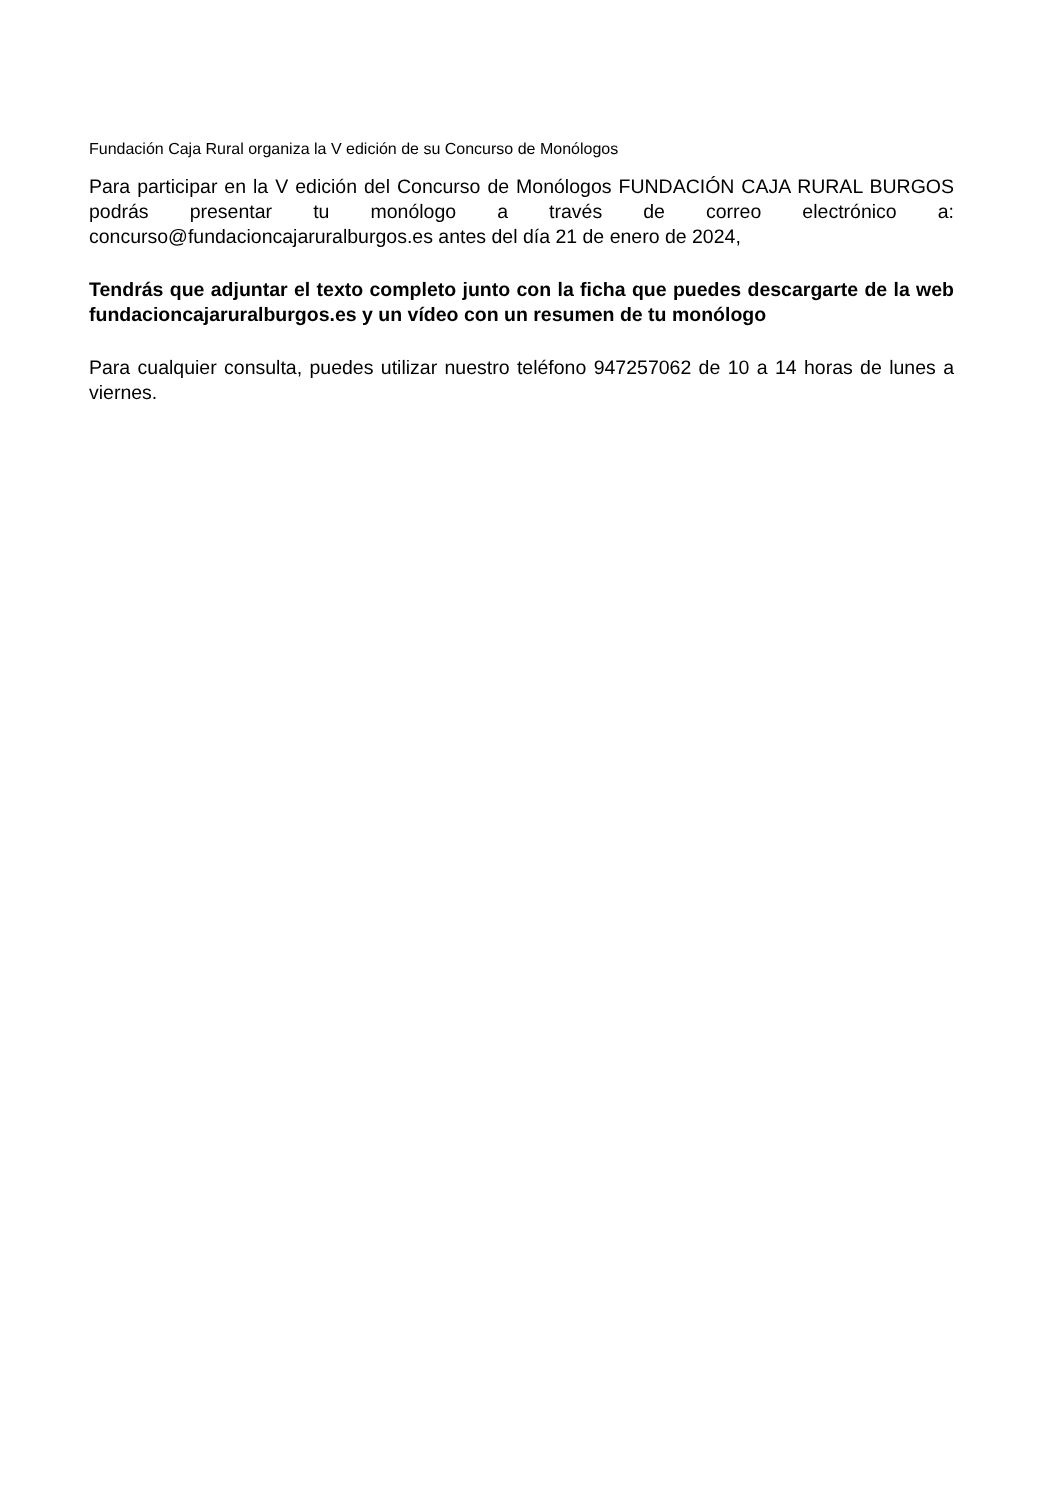Fundación Caja Rural organiza la V edición de su Concurso de Monólogos
Para participar en la V edición del Concurso de Monólogos FUNDACIÓN CAJA RURAL BURGOS podrás presentar tu monólogo a través de correo electrónico a: concurso@fundacioncajaruralburgos.es antes del día 21 de enero de 2024,
Tendrás que adjuntar el texto completo junto con la ficha que puedes descargarte de la web fundacioncajaruralburgos.es y un vídeo con un resumen de tu monólogo
Para cualquier consulta, puedes utilizar nuestro teléfono 947257062 de 10 a 14 horas de lunes a viernes.